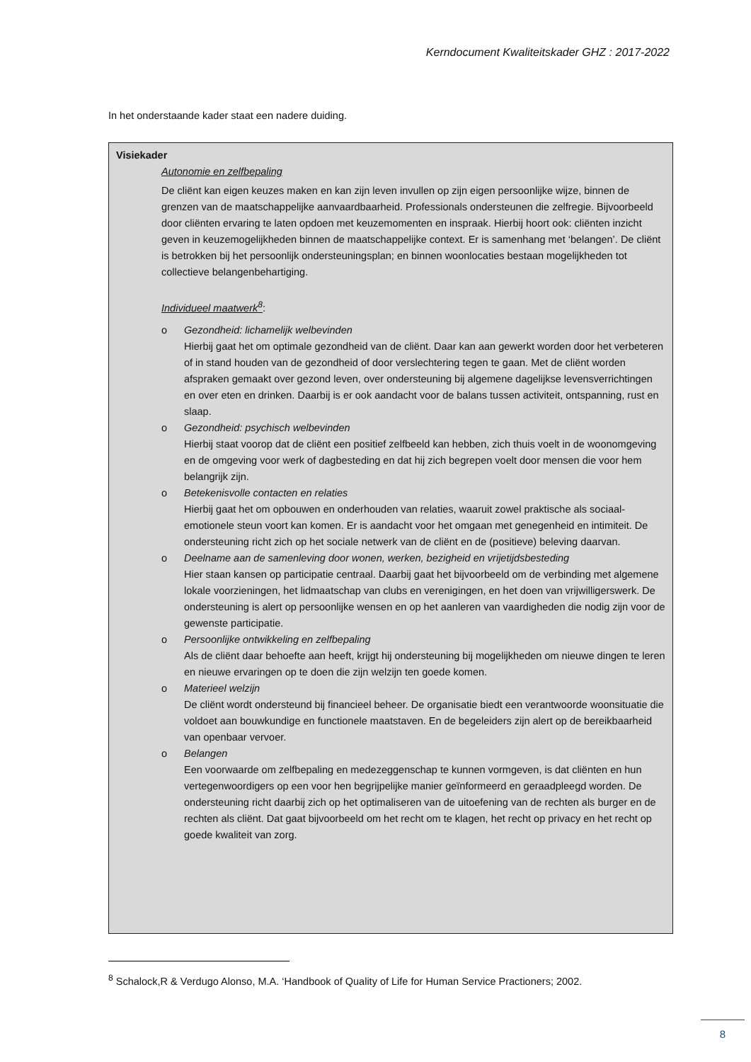Kerndocument Kwaliteitskader GHZ : 2017-2022
In het onderstaande kader staat een nadere duiding.
Visiekader
Autonomie en zelfbepaling
De cliënt kan eigen keuzes maken en kan zijn leven invullen op zijn eigen persoonlijke wijze, binnen de grenzen van de maatschappelijke aanvaardbaarheid. Professionals ondersteunen die zelfregie. Bijvoorbeeld door cliënten ervaring te laten opdoen met keuzemomenten en inspraak. Hierbij hoort ook: cliënten inzicht geven in keuzemogelijkheden binnen de maatschappelijke context. Er is samenhang met ‘belangen’. De cliënt is betrokken bij het persoonlijk ondersteuningsplan; en binnen woonlocaties bestaan mogelijkheden tot collectieve belangenbehartiging.
Individueel maatwerk<sup>8</sup>:
o Gezondheid: lichamelijk welbevinden
Hierbij gaat het om optimale gezondheid van de cliënt. Daar kan aan gewerkt worden door het verbeteren of in stand houden van de gezondheid of door verslechtering tegen te gaan. Met de cliënt worden afspraken gemaakt over gezond leven, over ondersteuning bij algemene dagelijkse levensverrichtingen en over eten en drinken. Daarbij is er ook aandacht voor de balans tussen activiteit, ontspanning, rust en slaap.
o Gezondheid: psychisch welbevinden
Hierbij staat voorop dat de cliënt een positief zelfbeeld kan hebben, zich thuis voelt in de woonomgeving en de omgeving voor werk of dagbesteding en dat hij zich begrepen voelt door mensen die voor hem belangrijk zijn.
o Betekenisvolle contacten en relaties
Hierbij gaat het om opbouwen en onderhouden van relaties, waaruit zowel praktische als sociaal-emotionele steun voort kan komen. Er is aandacht voor het omgaan met genegenheid en intimiteit. De ondersteuning richt zich op het sociale netwerk van de cliënt en de (positieve) beleving daarvan.
o Deelname aan de samenleving door wonen, werken, bezigheid en vrijetijdsbesteding
Hier staan kansen op participatie centraal. Daarbij gaat het bijvoorbeeld om de verbinding met algemene lokale voorzieningen, het lidmaatschap van clubs en verenigingen, en het doen van vrijwilligerswerk. De ondersteuning is alert op persoonlijke wensen en op het aanleren van vaardigheden die nodig zijn voor de gewenste participatie.
o Persoonlijke ontwikkeling en zelfbepaling
Als de cliënt daar behoefte aan heeft, krijgt hij ondersteuning bij mogelijkheden om nieuwe dingen te leren en nieuwe ervaringen op te doen die zijn welzijn ten goede komen.
o Materieel welzijn
De cliënt wordt ondersteund bij financieel beheer. De organisatie biedt een verantwoorde woonsituatie die voldoet aan bouwkundige en functionele maatstaven. En de begeleiders zijn alert op de bereikbaarheid van openbaar vervoer.
o Belangen
Een voorwaarde om zelfbepaling en medezeggenschap te kunnen vormgeven, is dat cliënten en hun vertegenwoordigers op een voor hen begrijpelijke manier geïnformeerd en geraadpleegd worden. De ondersteuning richt daarbij zich op het optimaliseren van de uitoefening van de rechten als burger en de rechten als cliënt. Dat gaat bijvoorbeeld om het recht om te klagen, het recht op privacy en het recht op goede kwaliteit van zorg.
<sup>8</sup> Schalock,R & Verdugo Alonso, M.A. ‘Handbook of Quality of Life for Human Service Practioners; 2002.
8